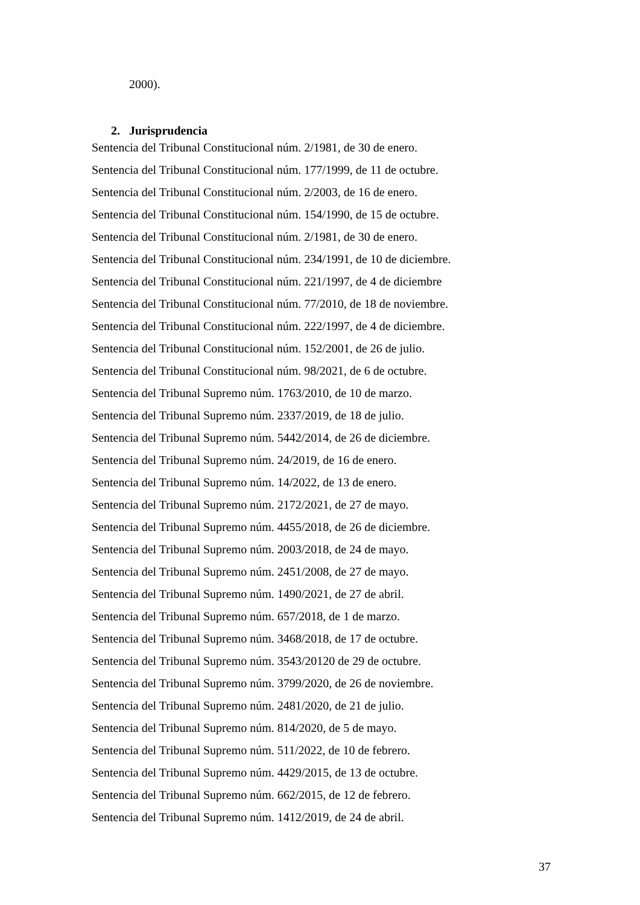2000).
2. Jurisprudencia
Sentencia del Tribunal Constitucional núm. 2/1981, de 30 de enero.
Sentencia del Tribunal Constitucional núm. 177/1999, de 11 de octubre.
Sentencia del Tribunal Constitucional núm. 2/2003, de 16 de enero.
Sentencia del Tribunal Constitucional núm. 154/1990, de 15 de octubre.
Sentencia del Tribunal Constitucional núm. 2/1981, de 30 de enero.
Sentencia del Tribunal Constitucional núm. 234/1991, de 10 de diciembre.
Sentencia del Tribunal Constitucional núm. 221/1997, de 4 de diciembre
Sentencia del Tribunal Constitucional núm. 77/2010, de 18 de noviembre.
Sentencia del Tribunal Constitucional núm. 222/1997, de 4 de diciembre.
Sentencia del Tribunal Constitucional núm. 152/2001, de 26 de julio.
Sentencia del Tribunal Constitucional núm. 98/2021, de 6 de octubre.
Sentencia del Tribunal Supremo núm. 1763/2010, de 10 de marzo.
Sentencia del Tribunal Supremo núm. 2337/2019, de 18 de julio.
Sentencia del Tribunal Supremo núm. 5442/2014, de 26 de diciembre.
Sentencia del Tribunal Supremo núm. 24/2019, de 16 de enero.
Sentencia del Tribunal Supremo núm. 14/2022, de 13 de enero.
Sentencia del Tribunal Supremo núm. 2172/2021, de 27 de mayo.
Sentencia del Tribunal Supremo núm. 4455/2018, de 26 de diciembre.
Sentencia del Tribunal Supremo núm. 2003/2018, de 24 de mayo.
Sentencia del Tribunal Supremo núm. 2451/2008, de 27 de mayo.
Sentencia del Tribunal Supremo núm. 1490/2021, de 27 de abril.
Sentencia del Tribunal Supremo núm. 657/2018, de 1 de marzo.
Sentencia del Tribunal Supremo núm. 3468/2018, de 17 de octubre.
Sentencia del Tribunal Supremo núm. 3543/20120 de 29 de octubre.
Sentencia del Tribunal Supremo núm. 3799/2020, de 26 de noviembre.
Sentencia del Tribunal Supremo núm. 2481/2020, de 21 de julio.
Sentencia del Tribunal Supremo núm. 814/2020, de 5 de mayo.
Sentencia del Tribunal Supremo núm. 511/2022, de 10 de febrero.
Sentencia del Tribunal Supremo núm. 4429/2015, de 13 de octubre.
Sentencia del Tribunal Supremo núm. 662/2015, de 12 de febrero.
Sentencia del Tribunal Supremo núm. 1412/2019, de 24 de abril.
37